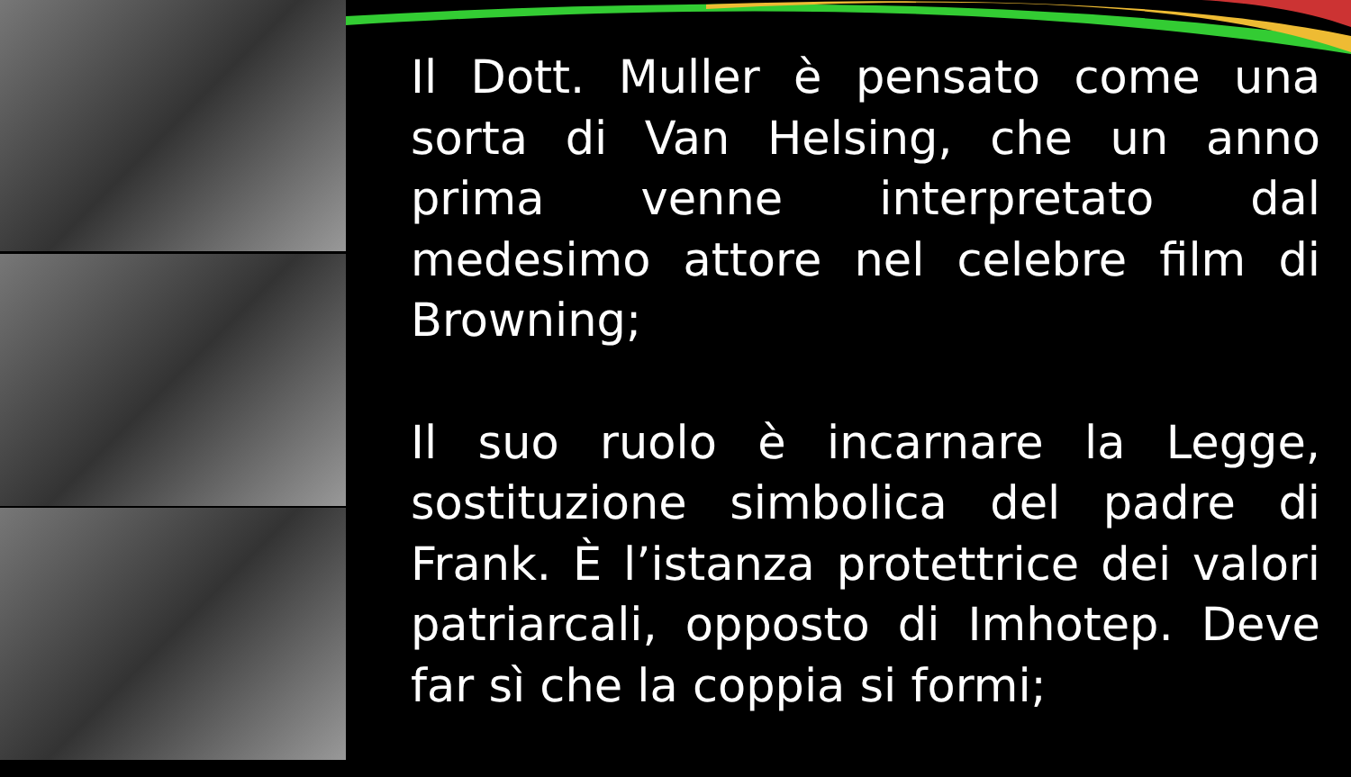Il Dott. Muller è pensato come una sorta di Van Helsing, che un anno prima venne interpretato dal medesimo attore nel celebre film di Browning;
Il suo ruolo è incarnare la Legge, sostituzione simbolica del padre di Frank. È l’istanza protettrice dei valori patriarcali, opposto di Imhotep. Deve far sì che la coppia si formi;